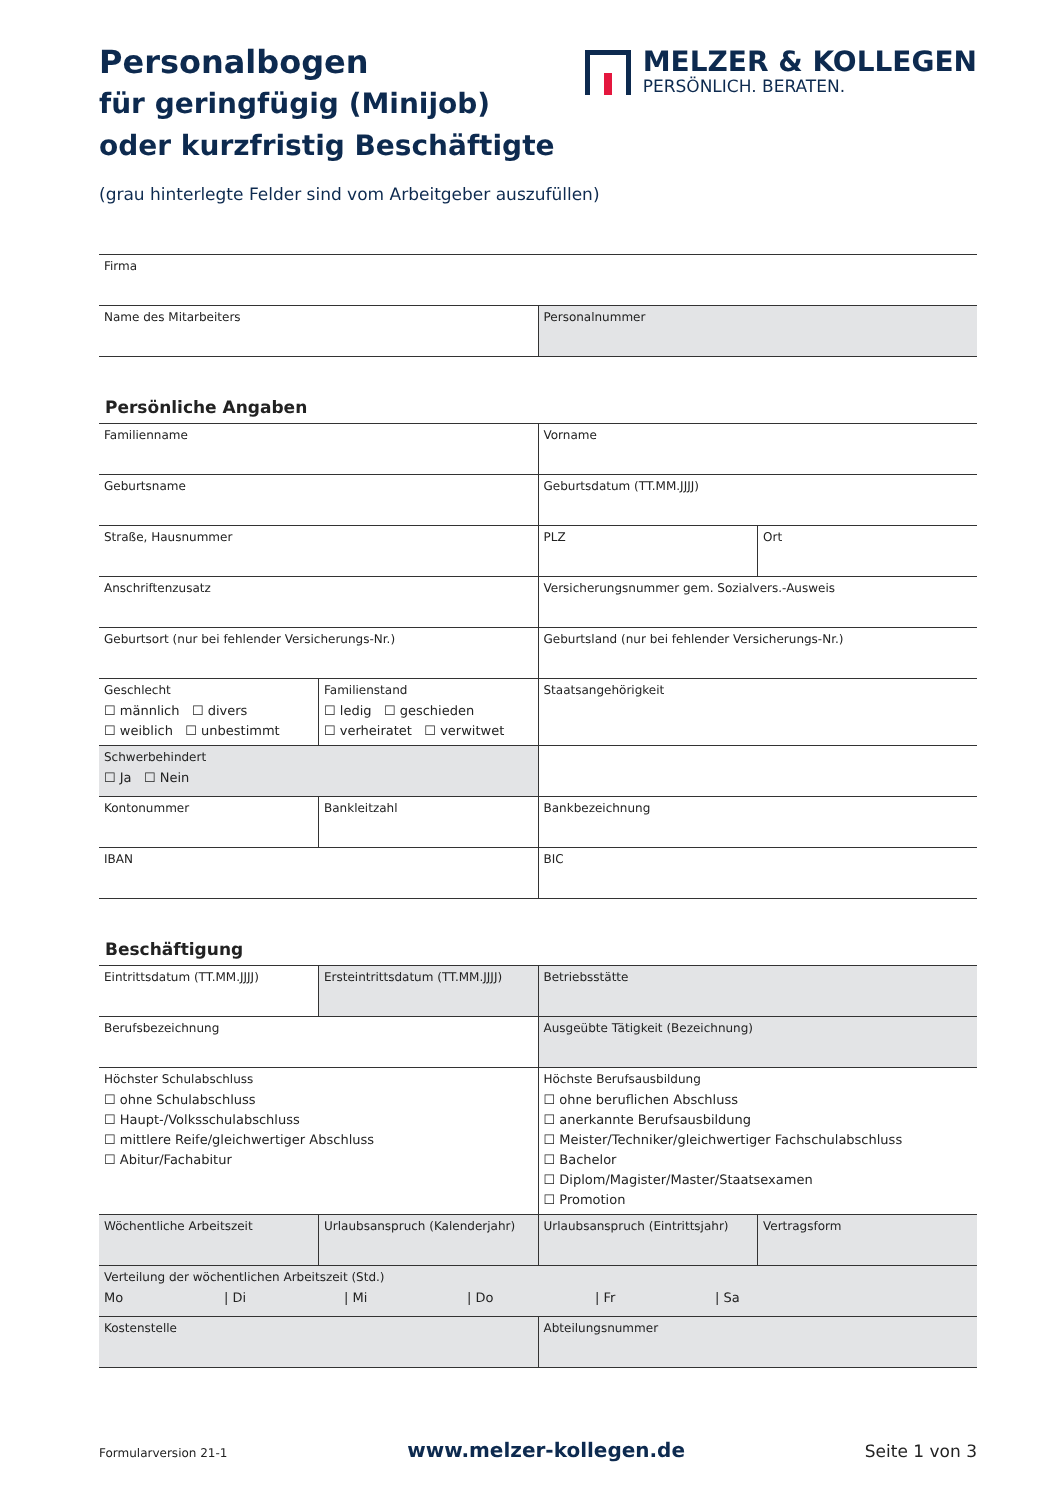MELZER & KOLLEGEN
PERSÖNLICH. BERATEN.
Personalbogen
für geringfügig (Minijob)
oder kurzfristig Beschäftigte
(grau hinterlegte Felder sind vom Arbeitgeber auszufüllen)
| Firma | |
| Name des Mitarbeiters | Personalnummer |
Persönliche Angaben
| Familienname | | Vorname | |
| Geburtsname | | Geburtsdatum (TT.MM.JJJJ) | |
| Straße, Hausnummer | | PLZ | Ort |
| Anschriftenzusatz | | Versicherungsnummer gem. Sozialvers.-Ausweis | |
| Geburtsort (nur bei fehlender Versicherungs-Nr.) | | Geburtsland (nur bei fehlender Versicherungs-Nr.) | |
| Geschlecht ☐ männlich ☐ divers ☐ weiblich ☐ unbestimmt | Familienstand ☐ ledig ☐ geschieden ☐ verheiratet ☐ verwitwet | Staatsangehörigkeit | |
| Schwerbehindert ☐ Ja ☐ Nein | | | |
| Kontonummer | Bankleitzahl | Bankbezeichnung | |
| IBAN | | BIC | |
Beschäftigung
| Eintrittsdatum (TT.MM.JJJJ) | Ersteintrittsdatum (TT.MM.JJJJ) | Betriebsstätte | |
| Berufsbezeichnung | | Ausgeübte Tätigkeit (Bezeichnung) | |
| Höchster Schulabschluss ☐ ohne Schulabschluss ☐ Haupt-/Volksschulabschluss ☐ mittlere Reife/gleichwertiger Abschluss ☐ Abitur/Fachabitur | | Höchste Berufsausbildung ☐ ohne beruflichen Abschluss ☐ anerkannte Berufsausbildung ☐ Meister/Techniker/gleichwertiger Fachschulabschluss ☐ Bachelor ☐ Diplom/Magister/Master/Staatsexamen ☐ Promotion | |
| Wöchentliche Arbeitszeit | Urlaubsanspruch (Kalenderjahr) | Urlaubsanspruch (Eintrittsjahr) | Vertragsform |
| Verteilung der wöchentlichen Arbeitszeit (Std.) Mo / Di / Mi / Do / Fr / Sa | | | |
| Kostenstelle | | Abteilungsnummer | |
Formularversion 21-1 www.melzer-kollegen.de Seite 1 von 3